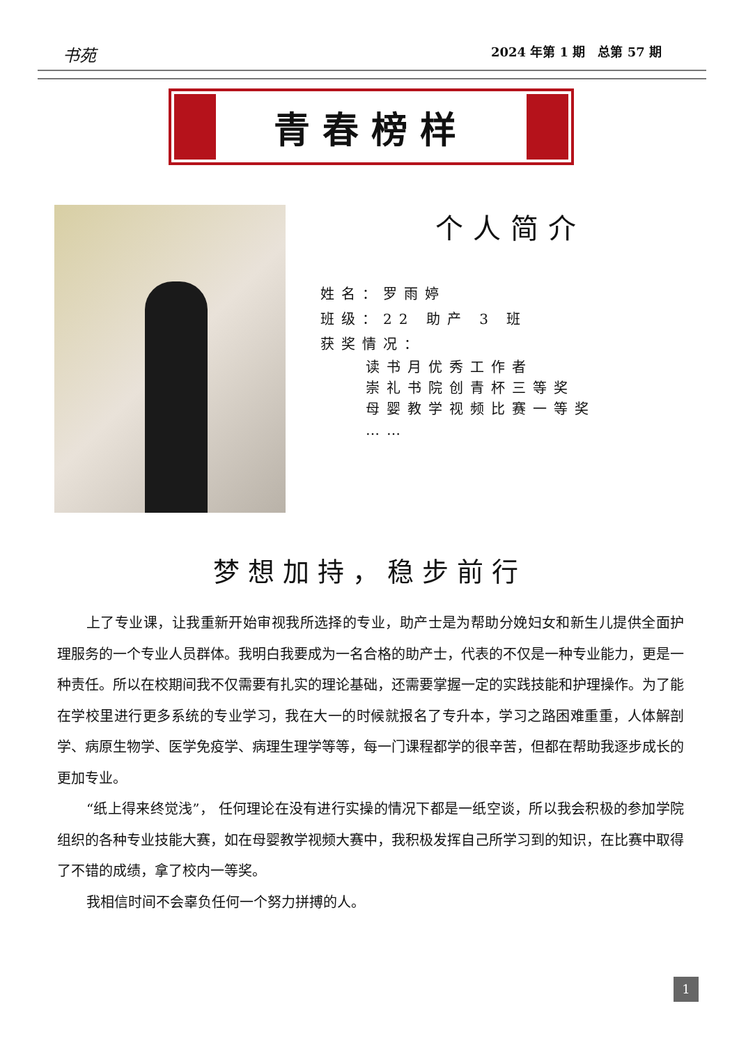书苑 2024 年第 1 期　总第 57 期
青春榜样
个人简介
姓名：罗雨婷
班级：22 助产 3 班
获奖情况：
读书月优秀工作者
崇礼书院创青杯三等奖
母婴教学视频比赛一等奖
……
梦想加持，稳步前行
上了专业课，让我重新开始审视我所选择的专业，助产士是为帮助分娩妇女和新生儿提供全面护理服务的一个专业人员群体。我明白我要成为一名合格的助产士，代表的不仅是一种专业能力，更是一种责任。所以在校期间我不仅需要有扎实的理论基础，还需要掌握一定的实践技能和护理操作。为了能在学校里进行更多系统的专业学习，我在大一的时候就报名了专升本，学习之路困难重重，人体解剖学、病原生物学、医学免疫学、病理生理学等等，每一门课程都学的很辛苦，但都在帮助我逐步成长的更加专业。
“纸上得来终觉浅”， 任何理论在没有进行实操的情况下都是一纸空谈，所以我会积极的参加学院组织的各种专业技能大赛，如在母婴教学视频大赛中，我积极发挥自己所学习到的知识，在比赛中取得了不错的成绩，拿了校内一等奖。
我相信时间不会辜负任何一个努力拼搏的人。
1